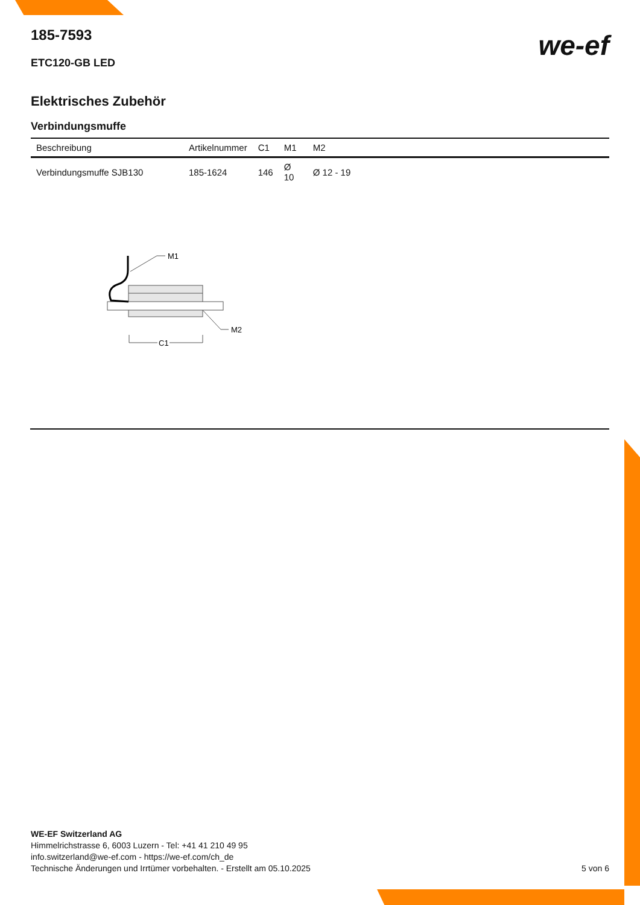we-ef
185-7593
ETC120-GB LED
Elektrisches Zubehör
Verbindungsmuffe
| Beschreibung | Artikelnummer | C1 | M1 | M2 |
| --- | --- | --- | --- | --- |
| Verbindungsmuffe SJB130 | 185-1624 | 146 | Ø 10 | Ø 12 - 19 |
M1
M2
C1
WE-EF Switzerland AG
Himmelrichstrasse 6, 6003 Luzern - Tel: +41 41 210 49 95
info.switzerland@we-ef.com - https://we-ef.com/ch_de
Technische Änderungen und Irrtümer vorbehalten. - Erstellt am 05.10.2025
5 von 6